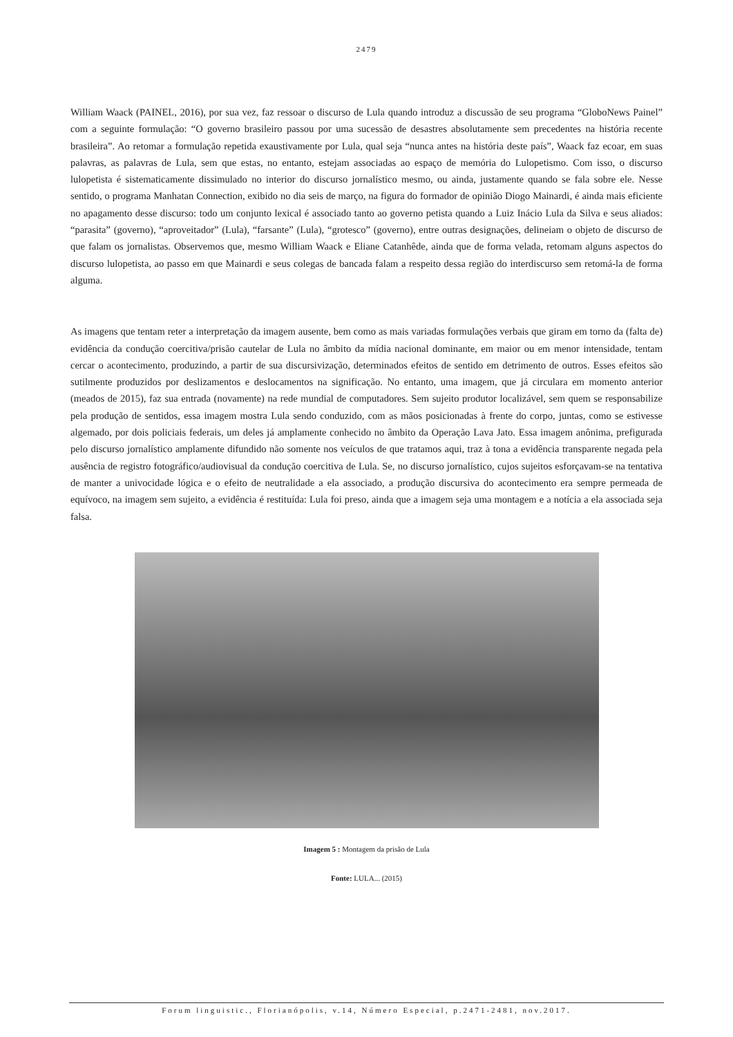2479
William Waack (PAINEL, 2016), por sua vez, faz ressoar o discurso de Lula quando introduz a discussão de seu programa “GloboNews Painel” com a seguinte formulação: “O governo brasileiro passou por uma sucessão de desastres absolutamente sem precedentes na história recente brasileira”. Ao retomar a formulação repetida exaustivamente por Lula, qual seja “nunca antes na história deste país”, Waack faz ecoar, em suas palavras, as palavras de Lula, sem que estas, no entanto, estejam associadas ao espaço de memória do Lulopetismo. Com isso, o discurso lulopetista é sistematicamente dissimulado no interior do discurso jornalístico mesmo, ou ainda, justamente quando se fala sobre ele. Nesse sentido, o programa Manhatan Connection, exibido no dia seis de março, na figura do formador de opinião Diogo Mainardi, é ainda mais eficiente no apagamento desse discurso: todo um conjunto lexical é associado tanto ao governo petista quando a Luiz Inácio Lula da Silva e seus aliados: “parasita” (governo), “aproveitador” (Lula), “farsante” (Lula), “grotesco” (governo), entre outras designações, delineiam o objeto de discurso de que falam os jornalistas. Observemos que, mesmo William Waack e Eliane Catanhêde, ainda que de forma velada, retomam alguns aspectos do discurso lulopetista, ao passo em que Mainardi e seus colegas de bancada falam a respeito dessa região do interdiscurso sem retomá-la de forma alguma.
As imagens que tentam reter a interpretação da imagem ausente, bem como as mais variadas formulações verbais que giram em torno da (falta de) evidência da condução coercitiva/prisão cautelar de Lula no âmbito da mídia nacional dominante, em maior ou em menor intensidade, tentam cercar o acontecimento, produzindo, a partir de sua discursivização, determinados efeitos de sentido em detrimento de outros. Esses efeitos são sutilmente produzidos por deslizamentos e deslocamentos na significação. No entanto, uma imagem, que já circulara em momento anterior (meados de 2015), faz sua entrada (novamente) na rede mundial de computadores. Sem sujeito produtor localizável, sem quem se responsabilize pela produção de sentidos, essa imagem mostra Lula sendo conduzido, com as mãos posicionadas à frente do corpo, juntas, como se estivesse algemado, por dois policiais federais, um deles já amplamente conhecido no âmbito da Operação Lava Jato. Essa imagem anônima, prefigurada pelo discurso jornalístico amplamente difundido não somente nos veículos de que tratamos aqui, traz à tona a evidência transparente negada pela ausência de registro fotográfico/audiovisual da condução coercitiva de Lula. Se, no discurso jornalístico, cujos sujeitos esforçavam-se na tentativa de manter a univocidade lógica e o efeito de neutralidade a ela associado, a produção discursiva do acontecimento era sempre permeada de equívoco, na imagem sem sujeito, a evidência é restituída: Lula foi preso, ainda que a imagem seja uma montagem e a notícia a ela associada seja falsa.
Imagem 5 : Montagem da prisão de Lula
Fonte: LULA... (2015)
Forum linguistic., Florianópolis, v.14, Número Especial, p.2471-2481, nov.2017.